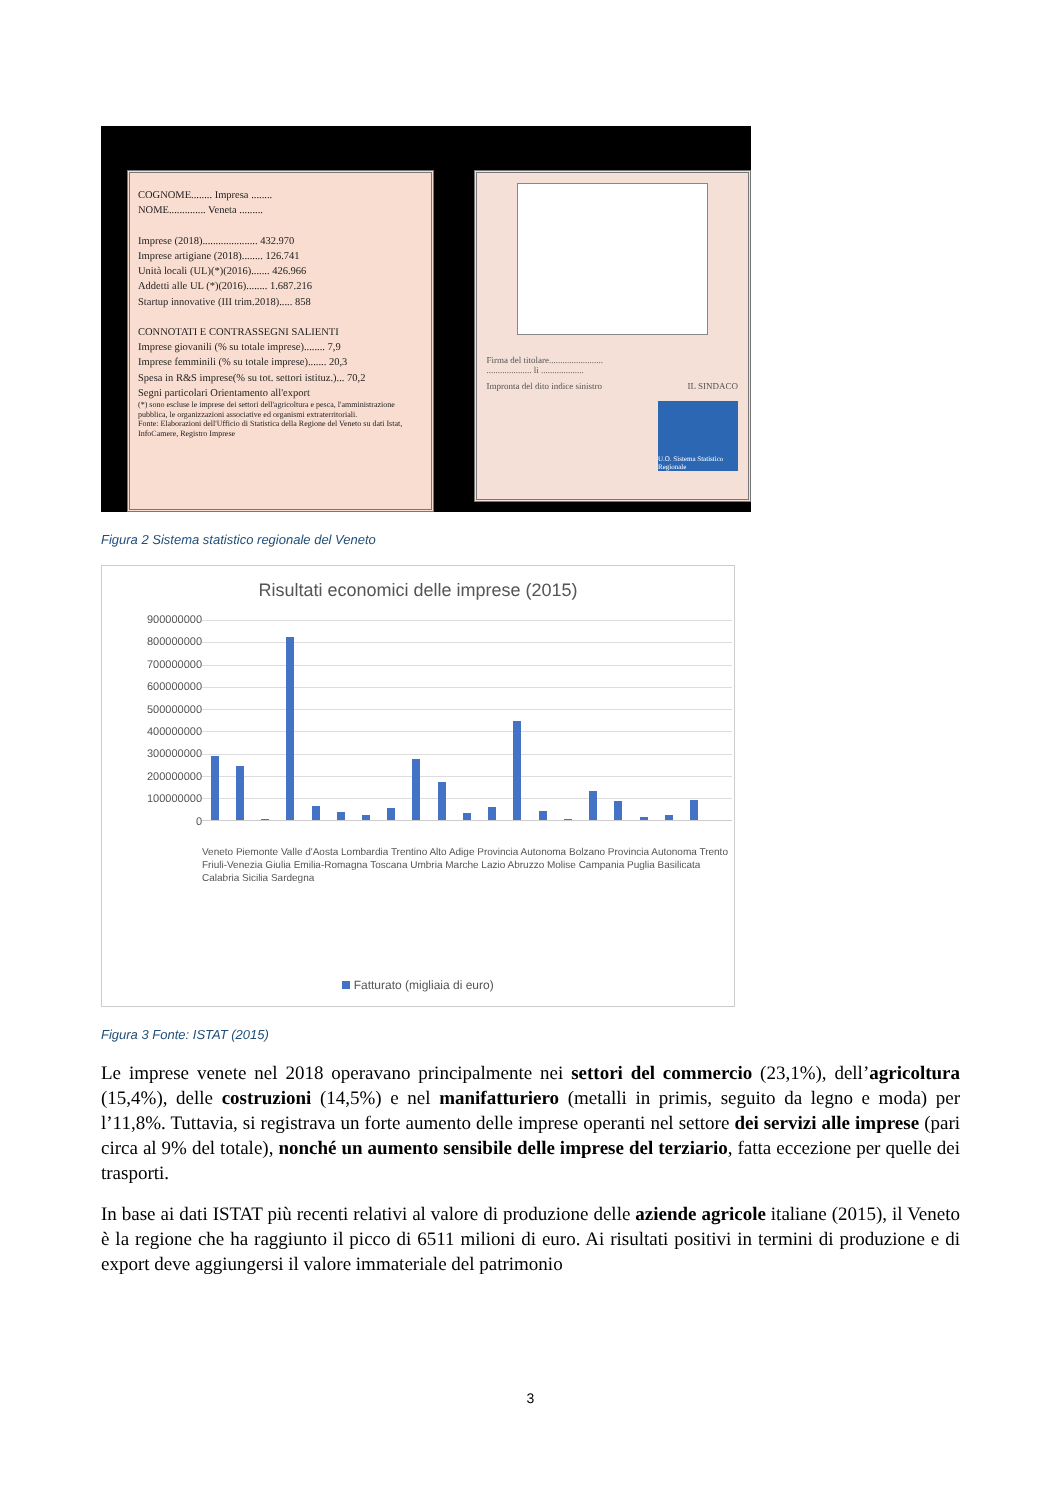COGNOME........ Impresa ........
NOME.............. Veneta .........
Imprese (2018)..................... 432.970
Imprese artigiane (2018)........ 126.741
Unità locali (UL)(*)(2016)....... 426.966
Addetti alle UL (*)(2016)........ 1.687.216
Startup innovative (III trim.2018)..... 858
CONNOTATI E CONTRASSEGNI SALIENTI
Imprese giovanili (% su totale imprese)........ 7,9
Imprese femminili (% su totale imprese)....... 20,3
Spesa in R&S imprese(% su tot. settori istituz.)... 70,2
Segni particolari Orientamento all'export
(*) sono escluse le imprese dei settori dell'agricoltura e pesca, l'amministrazione pubblica, le organizzazioni associative ed organismi extraterritoriali.
Fonte: Elaborazioni dell'Ufficio di Statistica della Regione del Veneto su dati Istat, InfoCamere, Registro Imprese
Firma del titolare........................
.................... li ...................
Impronta del dito indice sinistro IL SINDACO
U.O. Sistema Statistico Regionale
Figura 2 Sistema statistico regionale del Veneto
Risultati economici delle imprese (2015)
900000000
800000000
700000000
600000000
500000000
400000000
300000000
200000000
100000000
0
Veneto Piemonte Valle d'Aosta Lombardia Trentino Alto Adige Provincia Autonoma Bolzano Provincia Autonoma Trento Friuli-Venezia Giulia Emilia-Romagna Toscana Umbria Marche Lazio Abruzzo Molise Campania Puglia Basilicata Calabria Sicilia Sardegna
Fatturato (migliaia di euro)
Figura 3 Fonte: ISTAT (2015)
Le imprese venete nel 2018 operavano principalmente nei settori del commercio (23,1%), dell’agricoltura (15,4%), delle costruzioni (14,5%) e nel manifatturiero (metalli in primis, seguito da legno e moda) per l’11,8%. Tuttavia, si registrava un forte aumento delle imprese operanti nel settore dei servizi alle imprese (pari circa al 9% del totale), nonché un aumento sensibile delle imprese del terziario, fatta eccezione per quelle dei trasporti.
In base ai dati ISTAT più recenti relativi al valore di produzione delle aziende agricole italiane (2015), il Veneto è la regione che ha raggiunto il picco di 6511 milioni di euro. Ai risultati positivi in termini di produzione e di export deve aggiungersi il valore immateriale del patrimonio
3